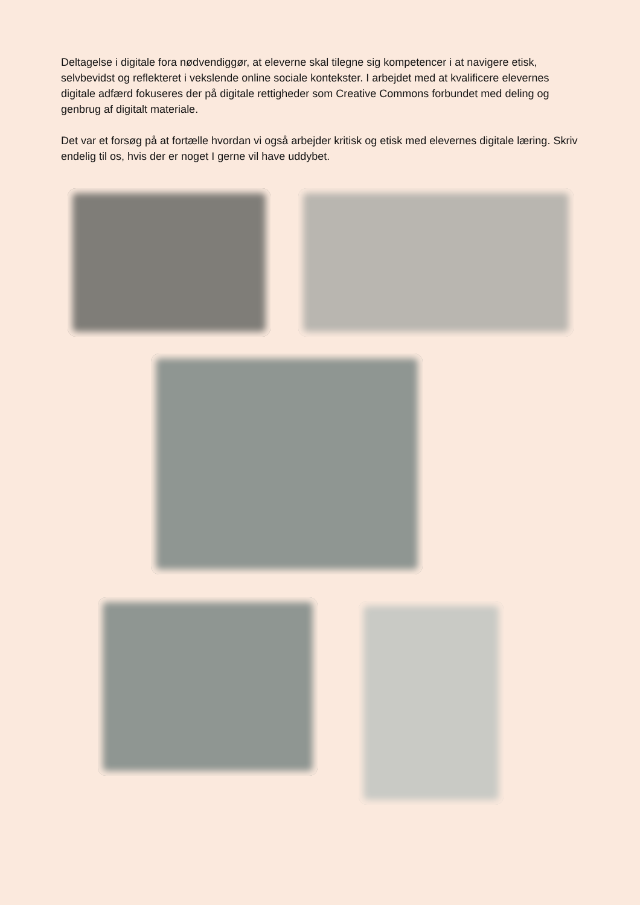Deltagelse i digitale fora nødvendiggør, at eleverne skal tilegne sig kompetencer i at navigere etisk, selvbevidst og reflekteret i vekslende online sociale kontekster. I arbejdet med at kvalificere elevernes digitale adfærd fokuseres der på digitale rettigheder som Creative Commons forbundet med deling og genbrug af digitalt materiale.
Det var et forsøg på at fortælle hvordan vi også arbejder kritisk og etisk med elevernes digitale læring. Skriv endelig til os, hvis der er noget I gerne vil have uddybet.